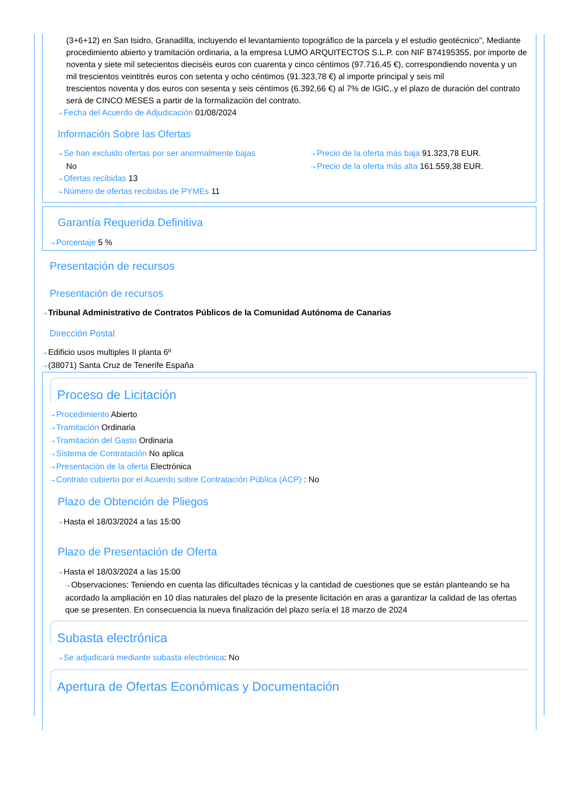(3+6+12) en San Isidro, Granadilla, incluyendo el levantamiento topográfico de la parcela y el estudio geotécnico", Mediante procedimiento abierto y tramitación ordinaria, a la empresa LUMO ARQUITECTOS S.L.P. con NIF B74195355, por importe de noventa y siete mil setecientos dieciséis euros con cuarenta y cinco céntimos (97.716,45 €), correspondiendo noventa y un mil trescientos veintitrés euros con setenta y ocho céntimos (91.323,78 €) al importe principal y seis mil
trescientos noventa y dos euros con sesenta y seis céntimos (6.392,66 €) al 7% de IGIC,.y el plazo de duración del contrato será de CINCO MESES a partir de la formalización del contrato.
⇢ Fecha del Acuerdo de Adjudicación 01/08/2024
Información Sobre las Ofertas
⇢ Se han excluido ofertas por ser anormalmente bajas
No
⇢ Ofertas recibidas 13
⇢ Número de ofertas recibidas de PYMEs 11
⇢ Precio de la oferta más baja 91.323,78 EUR.
⇢ Precio de la oferta más alta 161.559,38 EUR.
Garantía Requerida Definitiva
⇢ Porcentaje 5 %
Presentación de recursos
Presentación de recursos
⇢ Tribunal Administrativo de Contratos Públicos de la Comunidad Autónoma de Canarias
Dirección Postal
⇢ Edificio usos multiples II planta 6º
⇢ (38071) Santa Cruz de Tenerife España
Proceso de Licitación
⇢ Procedimiento Abierto
⇢ Tramitación Ordinaria
⇢ Tramitación del Gasto Ordinaria
⇢ Sistema de Contratación No aplica
⇢ Presentación de la oferta Electrónica
⇢ Contrato cubierto por el Acuerdo sobre Contratación Pública (ACP) : No
Plazo de Obtención de Pliegos
⇢ Hasta el 18/03/2024 a las 15:00
Plazo de Presentación de Oferta
⇢ Hasta el 18/03/2024 a las 15:00
⇢ Observaciones: Teniendo en cuenta las dificultades técnicas y la cantidad de cuestiones que se están planteando se ha acordado la ampliación en 10 días naturales del plazo de la presente licitación en aras a garantizar la calidad de las ofertas que se presenten. En consecuencia la nueva finalización del plazo sería el 18 marzo de 2024
Subasta electrónica
⇢ Se adjudicará mediante subasta electrónica: No
Apertura de Ofertas Económicas y Documentación